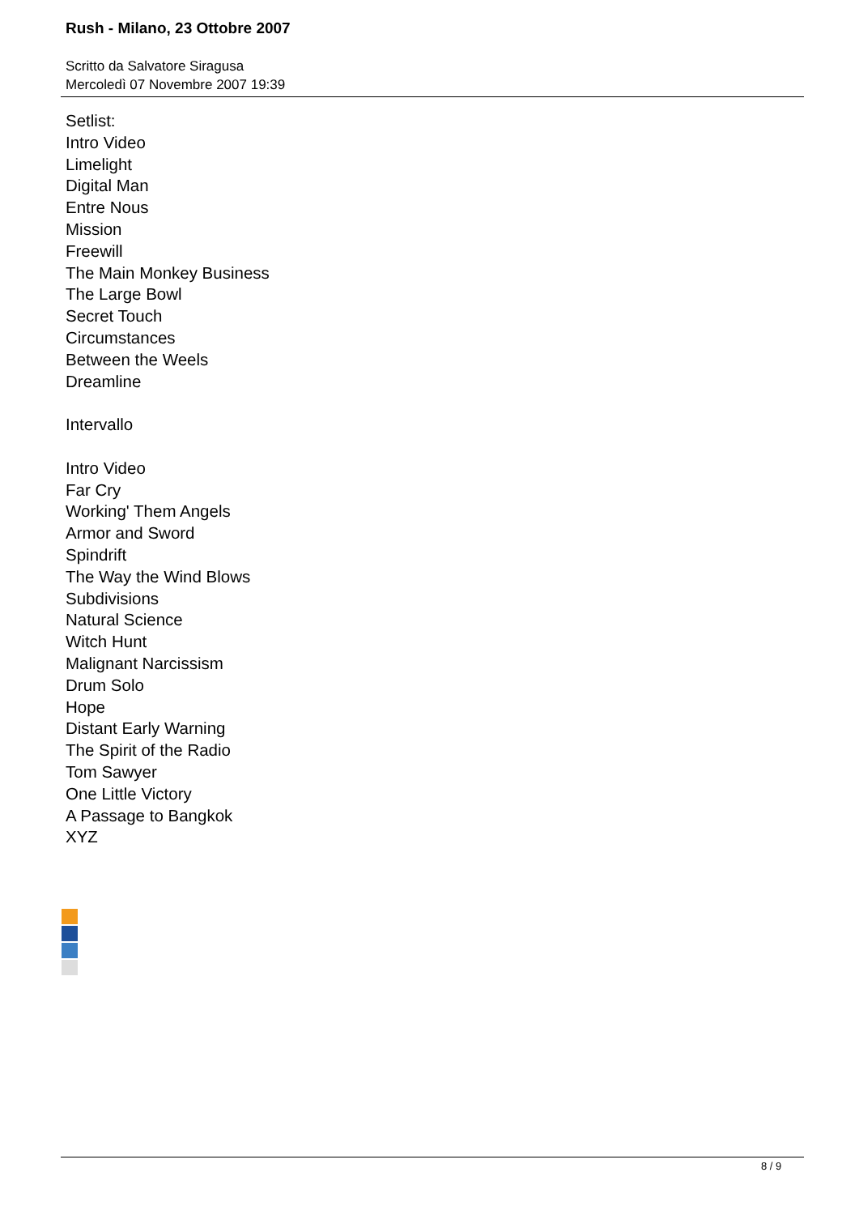Rush - Milano, 23 Ottobre 2007
Scritto da Salvatore Siragusa
Mercoledì 07 Novembre 2007 19:39
Setlist:
Intro Video
Limelight
Digital Man
Entre Nous
Mission
Freewill
The Main Monkey Business
The Large Bowl
Secret Touch
Circumstances
Between the Weels
Dreamline
Intervallo
Intro Video
Far Cry
Working' Them Angels
Armor and Sword
Spindrift
The Way the Wind Blows
Subdivisions
Natural Science
Witch Hunt
Malignant Narcissism
Drum Solo
Hope
Distant Early Warning
The Spirit of the Radio
Tom Sawyer
One Little Victory
A Passage to Bangkok
XYZ
8 / 9